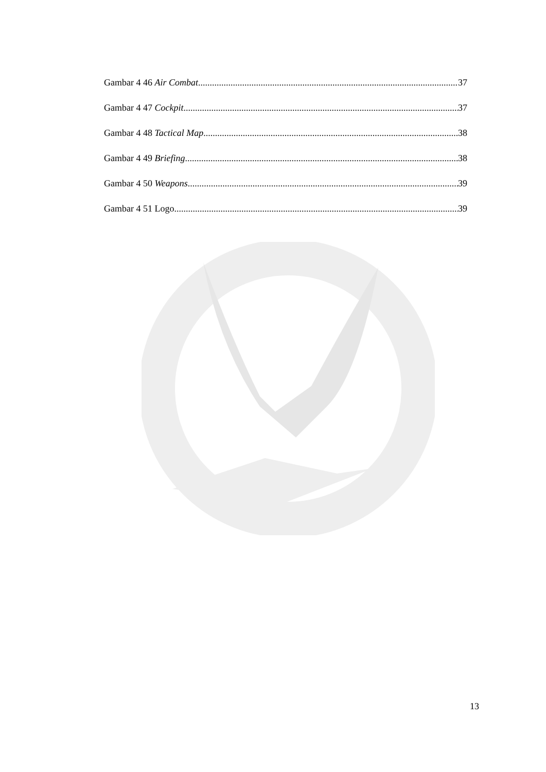Gambar 4 46 Air Combat 37
Gambar 4 47 Cockpit 37
Gambar 4 48 Tactical Map 38
Gambar 4 49 Briefing 38
Gambar 4 50 Weapons 39
Gambar 4 51 Logo 39
13